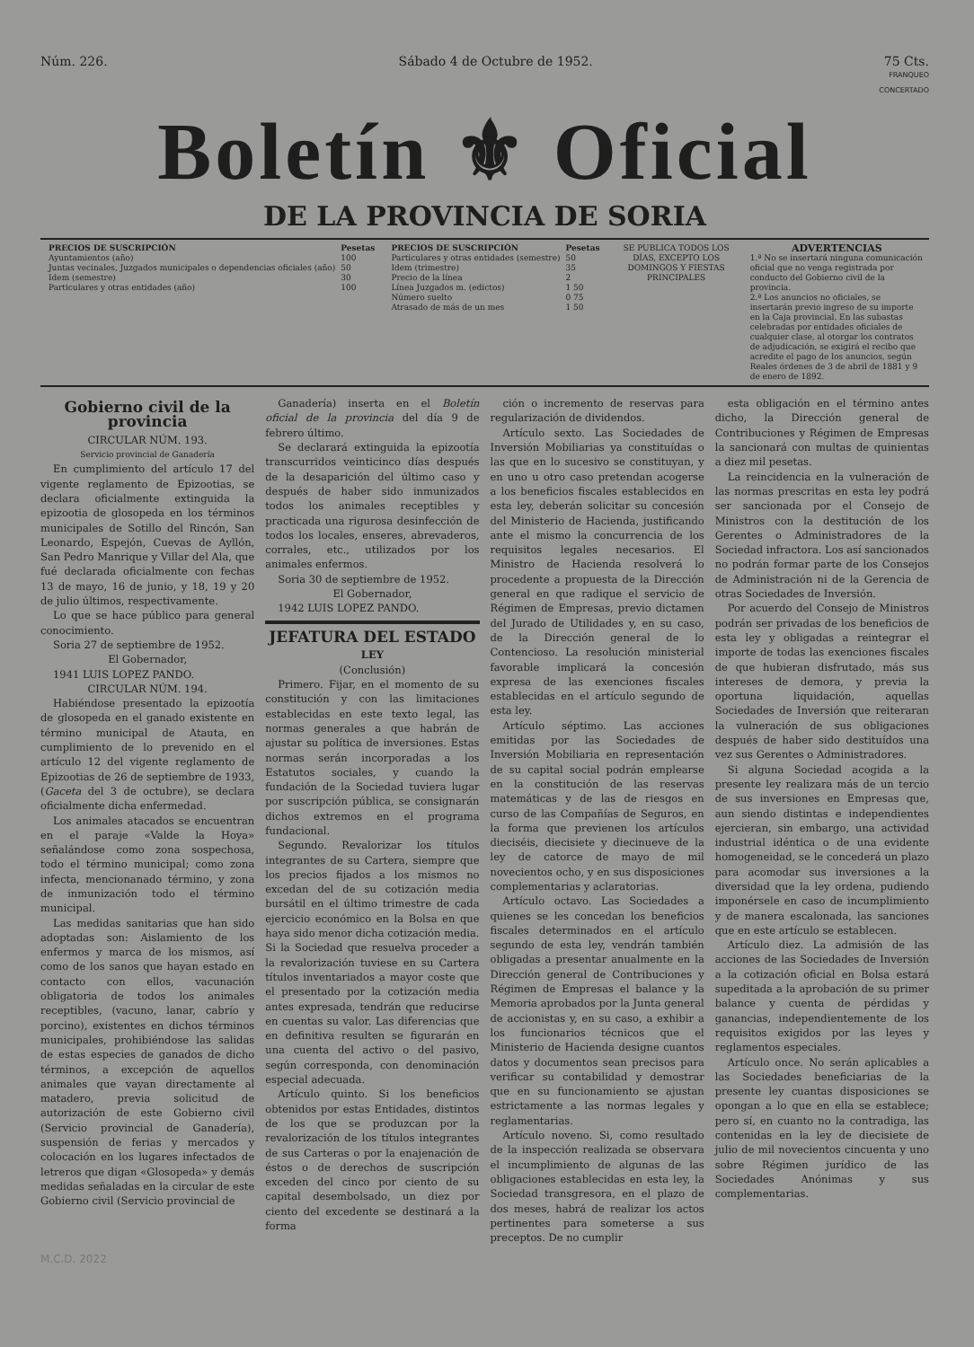Núm. 226. Sábado 4 de Octubre de 1952. 75 Cts.
FRANQUEO
CONCERTADO
Boletín ⚜ Oficial
DE LA PROVINCIA DE SORIA
| PRECIOS DE SUSCRIPCIÓN | Pesetas |
| --- | --- |
| Ayuntamientos (año) | 100 |
| Juntas vecinales, Juzgados municipales o dependencias oficiales (año) | 50 |
| Idem (semestre) | 30 |
| Particulares y otras entidades (año) | 100 |
| PRECIOS DE SUSCRIPCIÓN | Pesetas |
| --- | --- |
| Particulares y otras entidades (semestre) | 50 |
| Idem (trimestre) | 35 |
| Precio de la línea | 2 |
| Línea Juzgados m. (edictos) | 1 50 |
| Número suelto | 0 75 |
| Atrasado de más de un mes | 1 50 |
SE PUBLICA TODOS LOS DÍAS, EXCEPTO LOS DOMINGOS Y FIESTAS PRINCIPALES
ADVERTENCIAS
1.ª No se insertará ninguna comunicación oficial que no venga registrada por conducto del Gobierno civil de la provincia.
2.ª Los anuncios no oficiales, se insertarán previo ingreso de su importe en la Caja provincial. En las subastas celebradas por entidades oficiales de cualquier clase, al otorgar los contratos de adjudicación, se exigirá el recibo que acredite el pago de los anuncios, según Reales órdenes de 3 de abril de 1881 y 9 de enero de 1892.
Gobierno civil de la provincia
CIRCULAR NÚM. 193.
Servicio provincial de Ganadería
En cumplimiento del artículo 17 del vigente reglamento de Epizootias, se declara oficialmente extinguida la epizootia de glosopeda en los términos municipales de Sotillo del Rincón, San Leonardo, Espejón, Cuevas de Ayllón, San Pedro Manrique y Villar del Ala, que fué declarada oficialmente con fechas 13 de mayo, 16 de junio, y 18, 19 y 20 de julio últimos, respectivamente.
Lo que se hace público para general conocimiento.
Soria 27 de septiembre de 1952.
El Gobernador,
1941 LUIS LOPEZ PANDO.
CIRCULAR NÚM. 194.
Habiéndose presentado la epizootía de glosopeda en el ganado existente en término municipal de Atauta, en cumplimiento de lo prevenido en el artículo 12 del vigente reglamento de Epizootias de 26 de septiembre de 1933, (Gaceta del 3 de octubre), se declara oficialmente dicha enfermedad.
Los animales atacados se encuentran en el paraje «Valde la Hoya» señalándose como zona sospechosa, todo el término municipal; como zona infecta, mencionanado término, y zona de inmunización todo el término municipal.
Las medidas sanitarias que han sido adoptadas son: Aislamiento de los enfermos y marca de los mismos, así como de los sanos que hayan estado en contacto con ellos, vacunación obligatoria de todos los animales receptibles, (vacuno, lanar, cabrío y porcino), existentes en dichos términos municipales, prohibiéndose las salidas de estas especies de ganados de dicho términos, a excepción de aquellos animales que vayan directamente al matadero, previa solicitud de autorización de este Gobierno civil (Servicio provincial de Ganadería), suspensión de ferias y mercados y colocación en los lugares infectados de letreros que digan «Glosopeda» y demás medidas señaladas en la circular de este Gobierno civil (Servicio provincial de
Ganadería) inserta en el Boletín oficial de la provincia del día 9 de febrero último.
Se declarará extinguida la epizootía transcurridos veinticinco días después de la desaparición del último caso y después de haber sido inmunizados todos los animales receptibles y practicada una rigurosa desinfección de todos los locales, enseres, abrevaderos, corrales, etc., utilizados por los animales enfermos.
Soria 30 de septiembre de 1952.
El Gobernador,
1942 LUIS LOPEZ PANDO.
JEFATURA DEL ESTADO
LEY
(Conclusión)
Primero. Fijar, en el momento de su constitución y con las limitaciones establecidas en este texto legal, las normas generales a que habrán de ajustar su política de inversiones. Estas normas serán incorporadas a los Estatutos sociales, y cuando la fundación de la Sociedad tuviera lugar por suscripción pública, se consignarán dichos extremos en el programa fundacional.
Segundo. Revalorizar los títulos integrantes de su Cartera, siempre que los precios fijados a los mismos no excedan del de su cotización media bursátil en el último trimestre de cada ejercicio económico en la Bolsa en que haya sido menor dicha cotización media. Si la Sociedad que resuelva proceder a la revalorización tuviese en su Cartera títulos inventariados a mayor coste que el presentado por la cotización media antes expresada, tendrán que reducirse en cuentas su valor. Las diferencias que en definitiva resulten se figurarán en una cuenta del activo o del pasivo, según corresponda, con denominación especial adecuada.
Artículo quinto. Si los beneficios obtenidos por estas Entidades, distintos de los que se produzcan por la revalorización de los títulos integrantes de sus Carteras o por la enajenación de éstos o de derechos de suscripción exceden del cinco por ciento de su capital desembolsado, un diez por ciento del excedente se destinará a la forma
ción o incremento de reservas para regularización de dividendos.
Artículo sexto. Las Sociedades de Inversión Mobiliarias ya constituídas o las que en lo sucesivo se constituyan, y en uno u otro caso pretendan acogerse a los beneficios fiscales establecidos en esta ley, deberán solicitar su concesión del Ministerio de Hacienda, justificando ante el mismo la concurrencia de los requisitos legales necesarios. El Ministro de Hacienda resolverá lo procedente a propuesta de la Dirección general en que radique el servicio de Régimen de Empresas, previo dictamen del Jurado de Utilidades y, en su caso, de la Dirección general de lo Contencioso. La resolución ministerial favorable implicará la concesión expresa de las exenciones fiscales establecidas en el artículo segundo de esta ley.
Artículo séptimo. Las acciones emitidas por las Sociedades de Inversión Mobiliaria en representación de su capital social podrán emplearse en la constitución de las reservas matemáticas y de las de riesgos en curso de las Compañías de Seguros, en la forma que previenen los artículos dieciséis, diecisiete y diecinueve de la ley de catorce de mayo de mil novecientos ocho, y en sus disposiciones complementarias y aclaratorias.
Artículo octavo. Las Sociedades a quienes se les concedan los beneficios fiscales determinados en el artículo segundo de esta ley, vendrán también obligadas a presentar anualmente en la Dirección general de Contribuciones y Régimen de Empresas el balance y la Memoria aprobados por la Junta general de accionistas y, en su caso, a exhibir a los funcionarios técnicos que el Ministerio de Hacienda designe cuantos datos y documentos sean precisos para verificar su contabilidad y demostrar que en su funcionamiento se ajustan estrictamente a las normas legales y reglamentarias.
Artículo noveno. Si, como resultado de la inspección realizada se observara el incumplimiento de algunas de las obligaciones establecidas en esta ley, la Sociedad transgresora, en el plazo de dos meses, habrá de realizar los actos pertinentes para someterse a sus preceptos. De no cumplir
esta obligación en el término antes dicho, la Dirección general de Contribuciones y Régimen de Empresas la sancionará con multas de quinientas a diez mil pesetas.
La reincidencia en la vulneración de las normas prescritas en esta ley podrá ser sancionada por el Consejo de Ministros con la destitución de los Gerentes o Administradores de la Sociedad infractora. Los así sancionados no podrán formar parte de los Consejos de Administración ni de la Gerencia de otras Sociedades de Inversión.
Por acuerdo del Consejo de Ministros podrán ser privadas de los beneficios de esta ley y obligadas a reintegrar el importe de todas las exenciones fiscales de que hubieran disfrutado, más sus intereses de demora, y previa la oportuna liquidación, aquellas Sociedades de Inversión que reiteraran la vulneración de sus obligaciones después de haber sido destituídos una vez sus Gerentes o Administradores.
Si alguna Sociedad acogida a la presente ley realizara más de un tercio de sus inversiones en Empresas que, aun siendo distintas e independientes ejercieran, sin embargo, una actividad industrial idéntica o de una evidente homogeneidad, se le concederá un plazo para acomodar sus inversiones a la diversidad que la ley ordena, pudiendo imponérsele en caso de incumplimiento y de manera escalonada, las sanciones que en este artículo se establecen.
Artículo diez. La admisión de las acciones de las Sociedades de Inversión a la cotización oficial en Bolsa estará supeditada a la aprobación de su primer balance y cuenta de pérdidas y ganancias, independientemente de los requisitos exigidos por las leyes y reglamentos especiales.
Artículo once. No serán aplicables a las Sociedades beneficiarias de la presente ley cuantas disposiciones se opongan a lo que en ella se establece; pero sí, en cuanto no la contradiga, las contenidas en la ley de diecisiete de julio de mil novecientos cincuenta y uno sobre Régimen jurídico de las Sociedades Anónimas y sus complementarias.
M.C.D. 2022